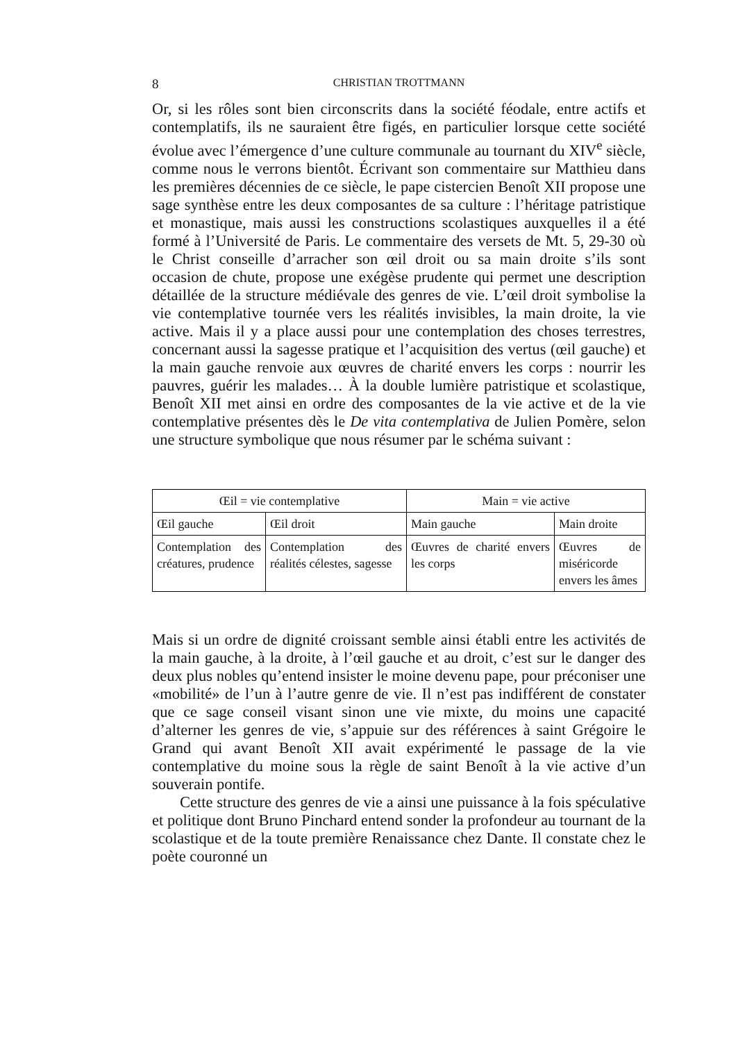8 CHRISTIAN TROTTMANN
Or, si les rôles sont bien circonscrits dans la société féodale, entre actifs et contemplatifs, ils ne sauraient être figés, en particulier lorsque cette société évolue avec l’émergence d’une culture communale au tournant du XIV<sup>e</sup> siècle, comme nous le verrons bientôt. Écrivant son commentaire sur Matthieu dans les premières décennies de ce siècle, le pape cistercien Benoît XII propose une sage synthèse entre les deux composantes de sa culture : l’héritage patristique et monastique, mais aussi les constructions scolastiques auxquelles il a été formé à l’Université de Paris. Le commentaire des versets de Mt. 5, 29-30 où le Christ conseille d’arracher son œil droit ou sa main droite s’ils sont occasion de chute, propose une exégèse prudente qui permet une description détaillée de la structure médiévale des genres de vie. L’œil droit symbolise la vie contemplative tournée vers les réalités invisibles, la main droite, la vie active. Mais il y a place aussi pour une contemplation des choses terrestres, concernant aussi la sagesse pratique et l’acquisition des vertus (œil gauche) et la main gauche renvoie aux œuvres de charité envers les corps : nourrir les pauvres, guérir les malades… À la double lumière patristique et scolastique, Benoît XII met ainsi en ordre des composantes de la vie active et de la vie contemplative présentes dès le De vita contemplativa de Julien Pomère, selon une structure symbolique que nous résumer par le schéma suivant :
| Œil = vie contemplative | | Main = vie active | |
| Œil gauche | Œil droit | Main gauche | Main droite |
| Contemplation des créatures, prudence | Contemplation des réalités célestes, sagesse | Œuvres de charité envers les corps | Œuvres de miséricorde envers les âmes |
Mais si un ordre de dignité croissant semble ainsi établi entre les activités de la main gauche, à la droite, à l’œil gauche et au droit, c’est sur le danger des deux plus nobles qu’entend insister le moine devenu pape, pour préconiser une «mobilité» de l’un à l’autre genre de vie. Il n’est pas indifférent de constater que ce sage conseil visant sinon une vie mixte, du moins une capacité d’alterner les genres de vie, s’appuie sur des références à saint Grégoire le Grand qui avant Benoît XII avait expérimenté le passage de la vie contemplative du moine sous la règle de saint Benoît à la vie active d’un souverain pontife.
Cette structure des genres de vie a ainsi une puissance à la fois spéculative et politique dont Bruno Pinchard entend sonder la profondeur au tournant de la scolastique et de la toute première Renaissance chez Dante. Il constate chez le poète couronné un